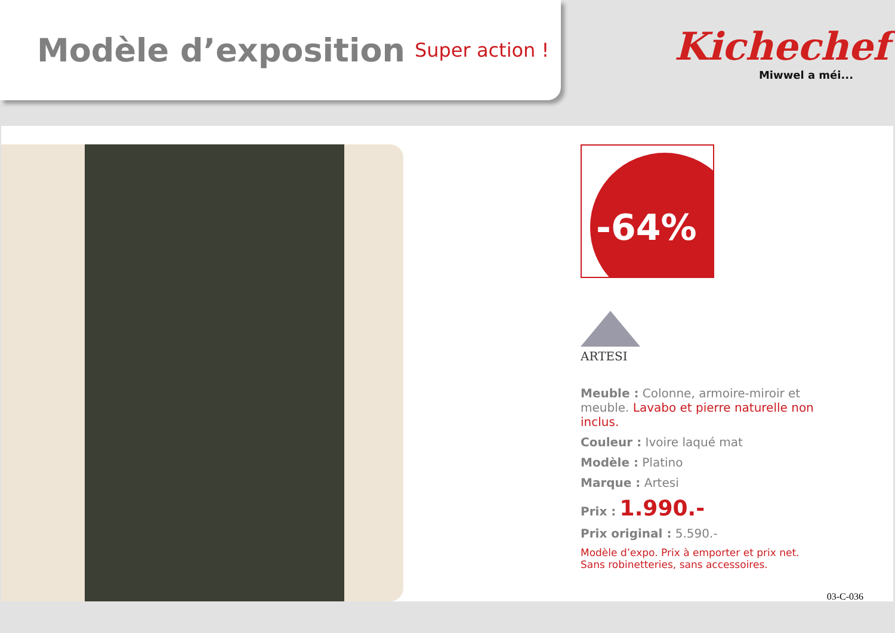Modèle d’exposition
Super action !
Kichechef
Miwwel a méi...
-64%
ARTESI
Meuble : Colonne, armoire-miroir et meuble. Lavabo et pierre naturelle non inclus.
Couleur : Ivoire laqué mat
Modèle : Platino
Marque : Artesi
Prix : 1.990.-
Prix original : 5.590.-
Modèle d’expo. Prix à emporter et prix net.
Sans robinetteries, sans accessoires.
03-C-036